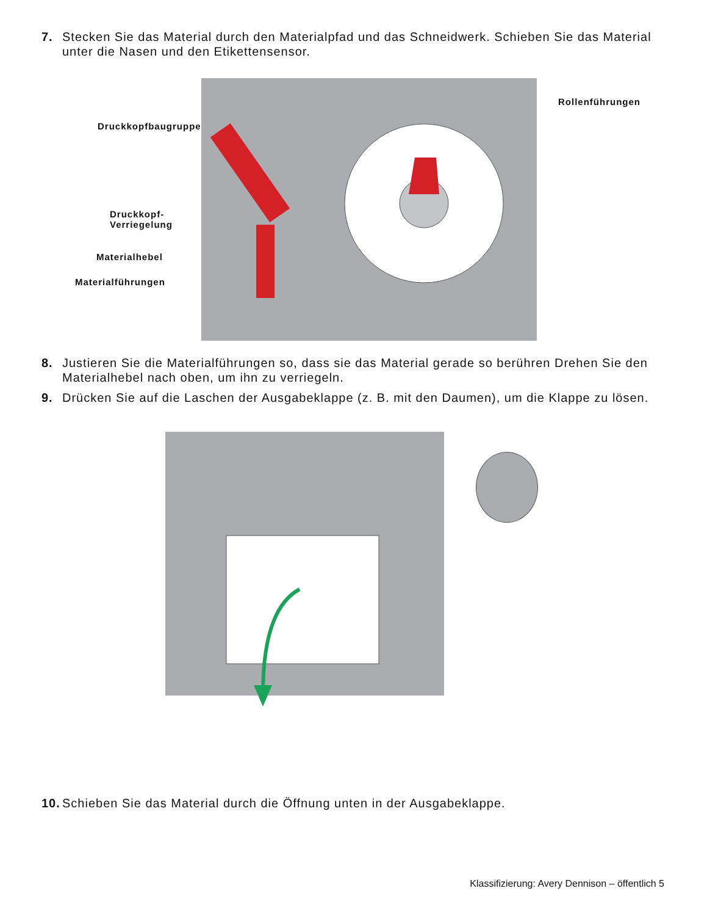7. Stecken Sie das Material durch den Materialpfad und das Schneidwerk. Schieben Sie das Material unter die Nasen und den Etikettensensor.
Druckkopfbaugruppe
Rollenführungen
Druckkopf-
Verriegelung
Materialhebel
Materialführungen
8. Justieren Sie die Materialführungen so, dass sie das Material gerade so berühren Drehen Sie den Materialhebel nach oben, um ihn zu verriegeln.
9. Drücken Sie auf die Laschen der Ausgabeklappe (z. B. mit den Daumen), um die Klappe zu lösen.
10. Schieben Sie das Material durch die Öffnung unten in der Ausgabeklappe.
Klassifizierung: Avery Dennison – öffentlich 5